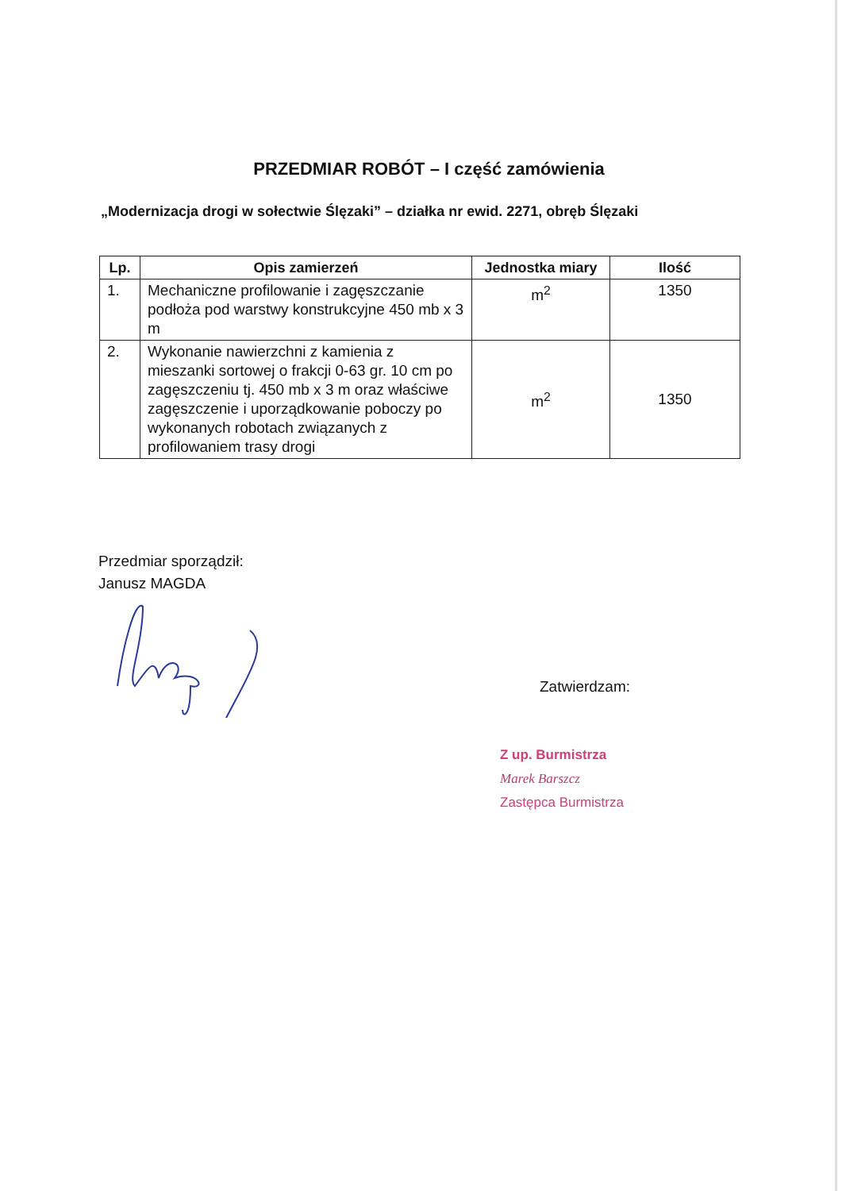PRZEDMIAR ROBÓT – I część zamówienia
„Modernizacja drogi w sołectwie Ślęzaki” – działka nr ewid. 2271, obręb Ślęzaki
| Lp. | Opis zamierzeń | Jednostka miary | Ilość |
| --- | --- | --- | --- |
| 1. | Mechaniczne profilowanie i zagęszczanie podłoża pod warstwy konstrukcyjne 450 mb x 3 m | m<sup>2</sup> | 1350 |
| 2. | Wykonanie nawierzchni z kamienia z mieszanki sortowej o frakcji 0-63 gr. 10 cm po zagęszczeniu tj. 450 mb x 3 m oraz właściwe zagęszczenie i uporządkowanie poboczy po wykonanych robotach związanych z profilowaniem trasy drogi | m<sup>2</sup> | 1350 |
Przedmiar sporządził:
Janusz MAGDA
Zatwierdzam:
Z up. Burmistrza
Marek Barszcz
Zastępca Burmistrza